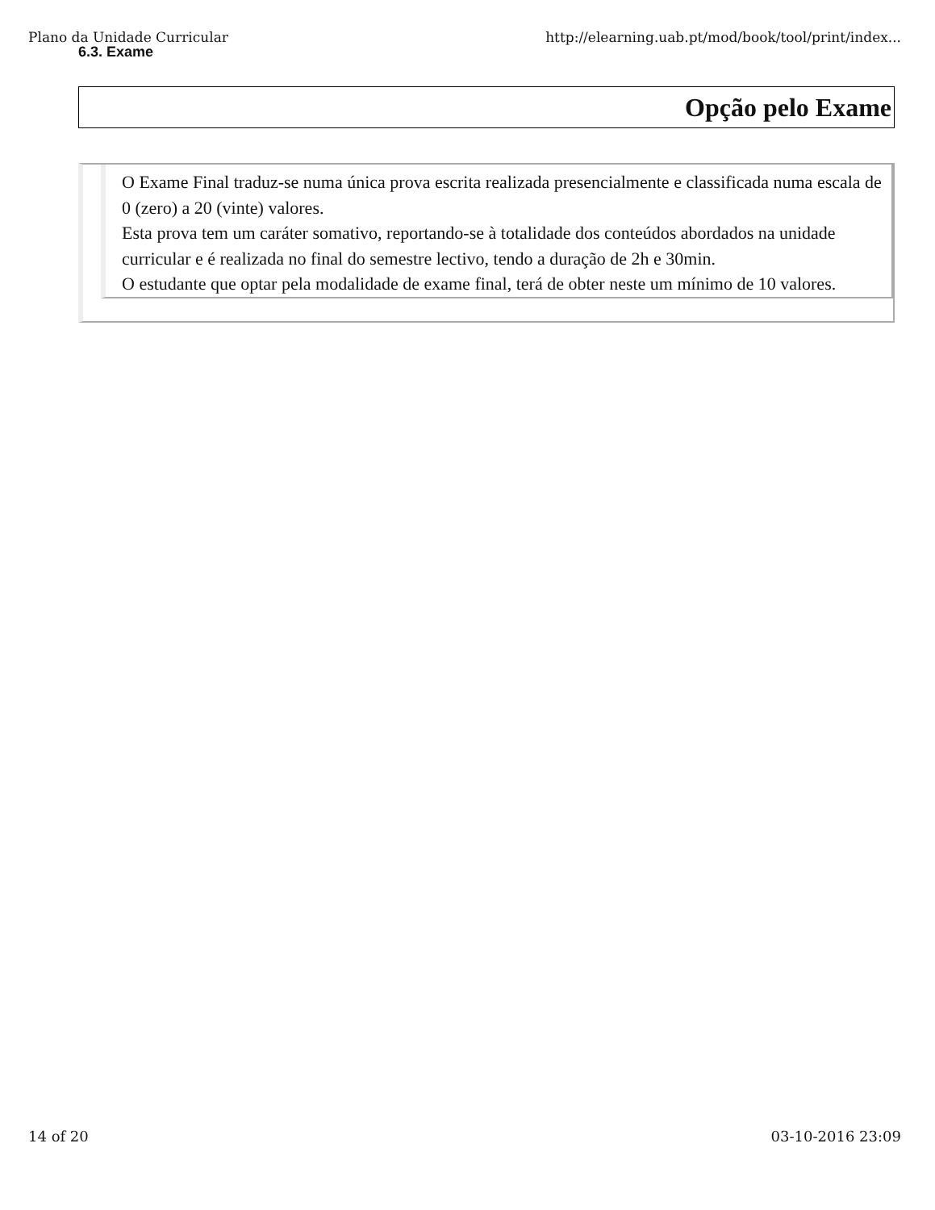Plano da Unidade Curricular http://elearning.uab.pt/mod/book/tool/print/index...
6.3. Exame
Opção pelo Exame
O Exame Final traduz-se numa única prova escrita realizada presencialmente e classificada numa escala de 0 (zero) a 20 (vinte) valores.
Esta prova tem um caráter somativo, reportando-se à totalidade dos conteúdos abordados na unidade curricular e é realizada no final do semestre lectivo, tendo a duração de 2h e 30min.
O estudante que optar pela modalidade de exame final, terá de obter neste um mínimo de 10 valores.
14 of 20 03-10-2016 23:09